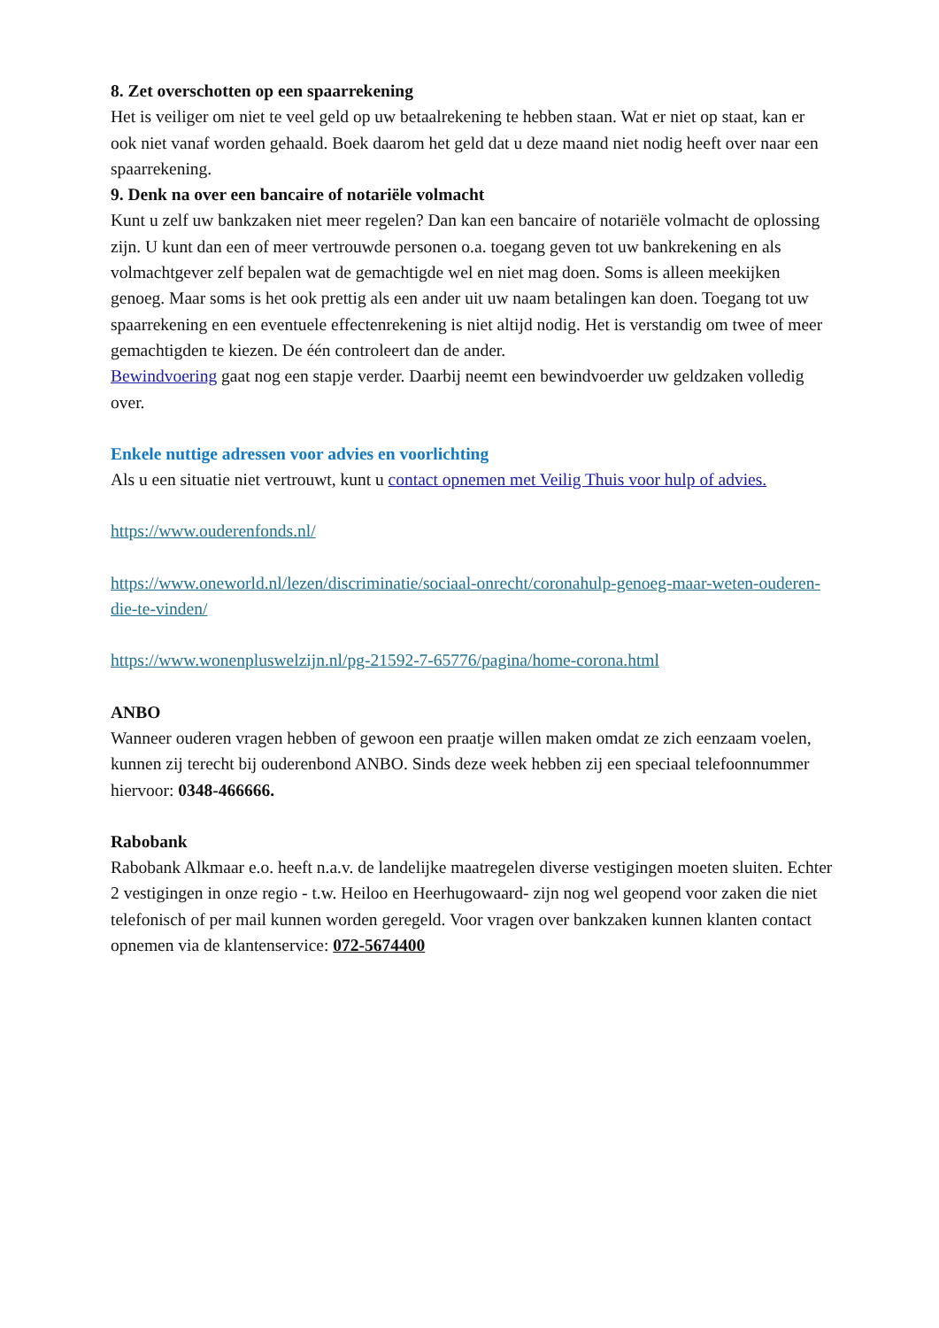8. Zet overschotten op een spaarrekening
Het is veiliger om niet te veel geld op uw betaalrekening te hebben staan. Wat er niet op staat, kan er ook niet vanaf worden gehaald. Boek daarom het geld dat u deze maand niet nodig heeft over naar een spaarrekening.
9. Denk na over een bancaire of notariële volmacht
Kunt u zelf uw bankzaken niet meer regelen? Dan kan een bancaire of notariële volmacht de oplossing zijn. U kunt dan een of meer vertrouwde personen o.a. toegang geven tot uw bankrekening en als volmachtgever zelf bepalen wat de gemachtigde wel en niet mag doen. Soms is alleen meekijken genoeg. Maar soms is het ook prettig als een ander uit uw naam betalingen kan doen. Toegang tot uw spaarrekening en een eventuele effectenrekening is niet altijd nodig. Het is verstandig om twee of meer gemachtigden te kiezen. De één controleert dan de ander.
Bewindvoering gaat nog een stapje verder. Daarbij neemt een bewindvoerder uw geldzaken volledig over.
Enkele nuttige adressen voor advies en voorlichting
Als u een situatie niet vertrouwt, kunt u contact opnemen met Veilig Thuis voor hulp of advies.
https://www.ouderenfonds.nl/
https://www.oneworld.nl/lezen/discriminatie/sociaal-onrecht/coronahulp-genoeg-maar-weten-ouderen-die-te-vinden/
https://www.wonenpluswelzijn.nl/pg-21592-7-65776/pagina/home-corona.html
ANBO
Wanneer ouderen vragen hebben of gewoon een praatje willen maken omdat ze zich eenzaam voelen, kunnen zij terecht bij ouderenbond ANBO. Sinds deze week hebben zij een speciaal telefoonnummer hiervoor: 0348-466666.
Rabobank
Rabobank Alkmaar e.o. heeft n.a.v. de landelijke maatregelen diverse vestigingen moeten sluiten. Echter 2 vestigingen in onze regio - t.w. Heiloo en Heerhugowaard- zijn nog wel geopend voor zaken die niet telefonisch of per mail kunnen worden geregeld. Voor vragen over bankzaken kunnen klanten contact opnemen via de klantenservice: 072-5674400